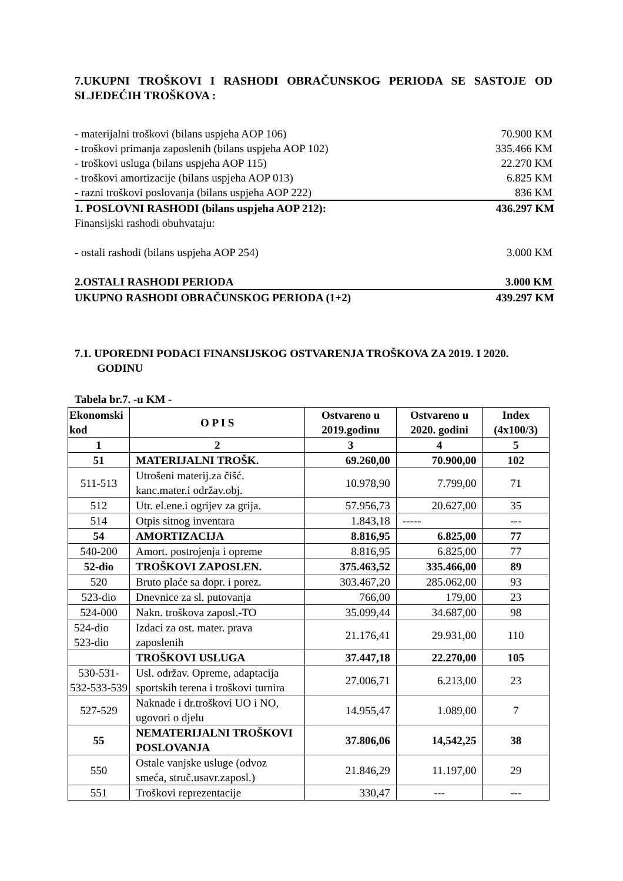7.UKUPNI TROŠKOVI I RASHODI OBRAČUNSKOG PERIODA SE SASTOJE OD SLJEDEĆIH TROŠKOVA :
- materijalni troškovi (bilans uspjeha AOP 106) 70.900 KM
- troškovi primanja zaposlenih (bilans uspjeha AOP 102) 335.466 KM
- troškovi usluga (bilans uspjeha AOP 115) 22.270 KM
- troškovi amortizacije (bilans uspjeha AOP 013) 6.825 KM
- razni troškovi poslovanja (bilans uspjeha AOP 222) 836 KM
1. POSLOVNI RASHODI (bilans uspjeha AOP 212): 436.297 KM
Finansijski rashodi obuhvataju:
- ostali rashodi (bilans uspjeha AOP 254) 3.000 KM
2.OSTALI RASHODI PERIODA 3.000 KM
UKUPNO RASHODI OBRAČUNSKOG PERIODA (1+2) 439.297 KM
7.1. UPOREDNI PODACI FINANSIJSKOG OSTVARENJA TROŠKOVA ZA 2019. I 2020. GODINU
Tabela br.7. -u KM -
| Ekonomski kod | O P I S | Ostvareno u 2019.godinu | Ostvareno u 2020. godini | Index (4x100/3) |
| --- | --- | --- | --- | --- |
| 1 | 2 | 3 | 4 | 5 |
| 51 | MATERIJALNI TROŠK. | 69.260,00 | 70.900,00 | 102 |
| 511-513 | Utrošeni materij.za čišć. kanc.mater.i održav.obj. | 10.978,90 | 7.799,00 | 71 |
| 512 | Utr. el.ene.i ogrijev za grija. | 57.956,73 | 20.627,00 | 35 |
| 514 | Otpis sitnog inventara | 1.843,18 | ----- | --- |
| 54 | AMORTIZACIJA | 8.816,95 | 6.825,00 | 77 |
| 540-200 | Amort. postrojenja i opreme | 8.816,95 | 6.825,00 | 77 |
| 52-dio | TROŠKOVI ZAPOSLEN. | 375.463,52 | 335.466,00 | 89 |
| 520 | Bruto plaće sa dopr. i porez. | 303.467,20 | 285.062,00 | 93 |
| 523-dio | Dnevnice za sl. putovanja | 766,00 | 179,00 | 23 |
| 524-000 | Nakn. troškova zaposl.-TO | 35.099,44 | 34.687,00 | 98 |
| 524-dio 523-dio | Izdaci za ost. mater. prava zaposlenih | 21.176,41 | 29.931,00 | 110 |
| | TROŠKOVI USLUGA | 37.447,18 | 22.270,00 | 105 |
| 530-531-532-533-539 | Usl. održav. Opreme, adaptacija sportskih terena i troškovi turnira | 27.006,71 | 6.213,00 | 23 |
| 527-529 | Naknade i dr.troškovi UO i NO, ugovori o djelu | 14.955,47 | 1.089,00 | 7 |
| 55 | NEMATERIJALNI TROŠKOVI POSLOVANJA | 37.806,06 | 14,542,25 | 38 |
| 550 | Ostale vanjske usluge (odvoz smeća, struč.usavr.zaposl.) | 21.846,29 | 11.197,00 | 29 |
| 551 | Troškovi reprezentacije | 330,47 | --- | --- |